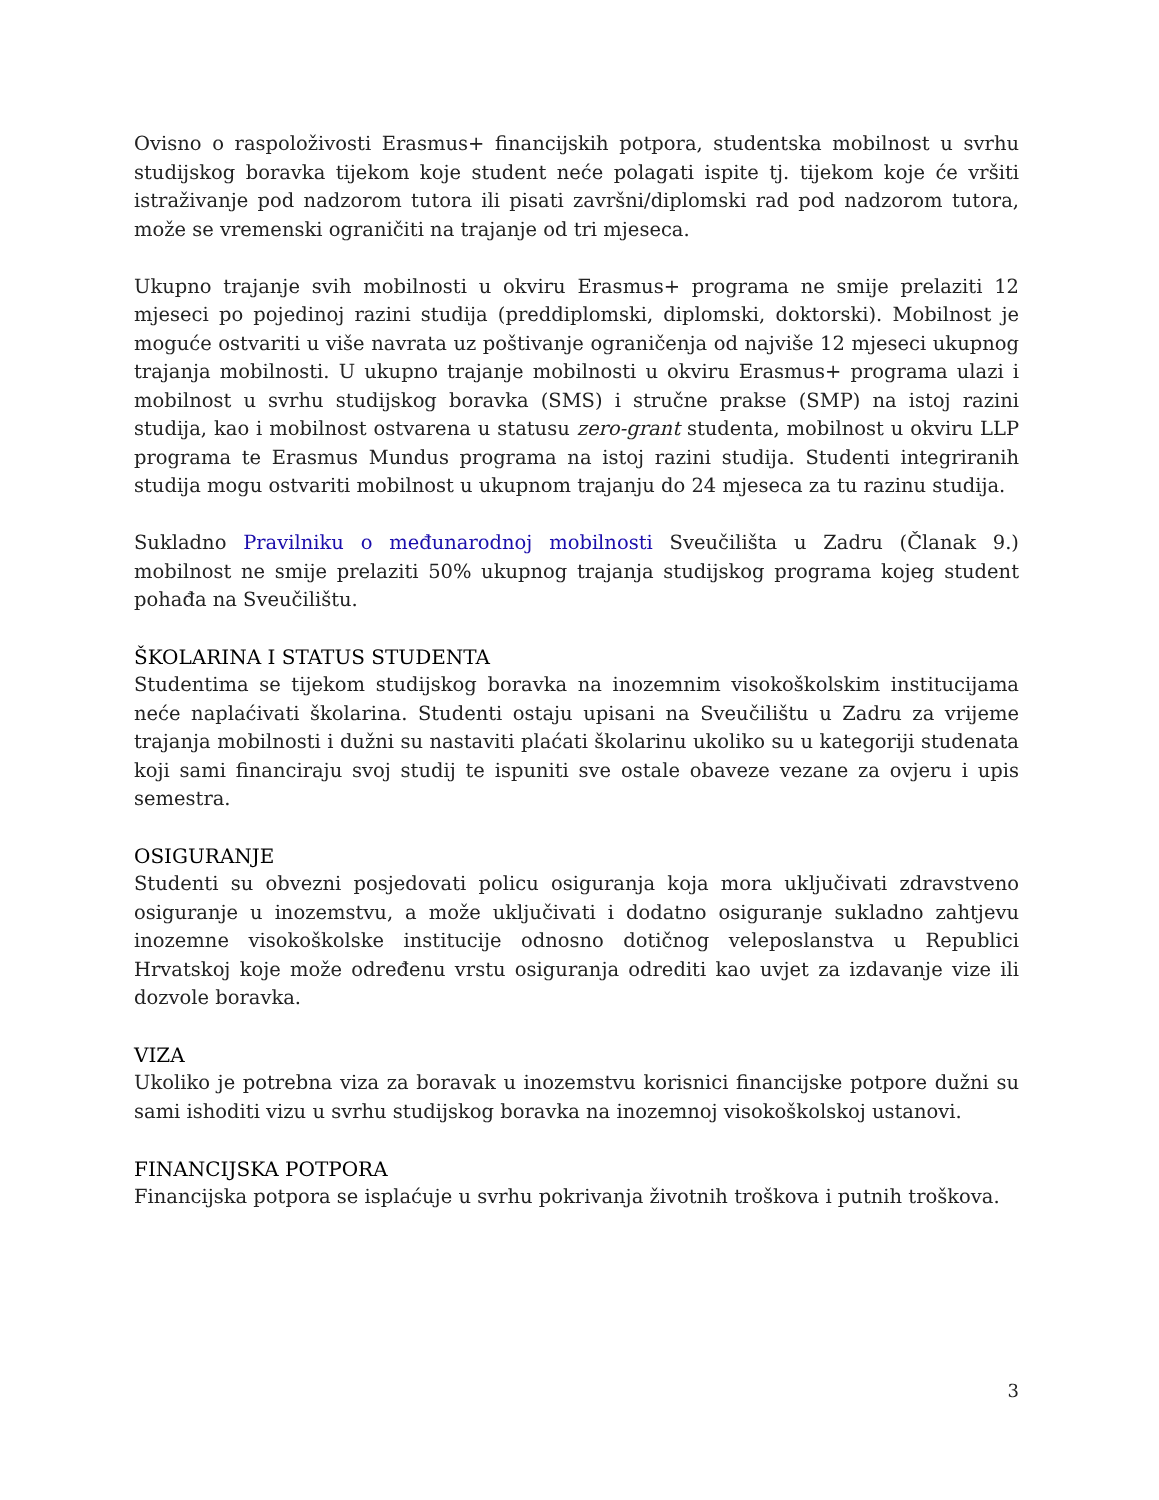Ovisno o raspoloživosti Erasmus+ financijskih potpora, studentska mobilnost u svrhu studijskog boravka tijekom koje student neće polagati ispite tj. tijekom koje će vršiti istraživanje pod nadzorom tutora ili pisati završni/diplomski rad pod nadzorom tutora, može se vremenski ograničiti na trajanje od tri mjeseca.
Ukupno trajanje svih mobilnosti u okviru Erasmus+ programa ne smije prelaziti 12 mjeseci po pojedinoj razini studija (preddiplomski, diplomski, doktorski). Mobilnost je moguće ostvariti u više navrata uz poštivanje ograničenja od najviše 12 mjeseci ukupnog trajanja mobilnosti. U ukupno trajanje mobilnosti u okviru Erasmus+ programa ulazi i mobilnost u svrhu studijskog boravka (SMS) i stručne prakse (SMP) na istoj razini studija, kao i mobilnost ostvarena u statusu zero-grant studenta, mobilnost u okviru LLP programa te Erasmus Mundus programa na istoj razini studija. Studenti integriranih studija mogu ostvariti mobilnost u ukupnom trajanju do 24 mjeseca za tu razinu studija.
Sukladno Pravilniku o međunarodnoj mobilnosti Sveučilišta u Zadru (Članak 9.) mobilnost ne smije prelaziti 50% ukupnog trajanja studijskog programa kojeg student pohađa na Sveučilištu.
ŠKOLARINA I STATUS STUDENTA
Studentima se tijekom studijskog boravka na inozemnim visokoškolskim institucijama neće naplaćivati školarina. Studenti ostaju upisani na Sveučilištu u Zadru za vrijeme trajanja mobilnosti i dužni su nastaviti plaćati školarinu ukoliko su u kategoriji studenata koji sami financiraju svoj studij te ispuniti sve ostale obaveze vezane za ovjeru i upis semestra.
OSIGURANJE
Studenti su obvezni posjedovati policu osiguranja koja mora uključivati zdravstveno osiguranje u inozemstvu, a može uključivati i dodatno osiguranje sukladno zahtjevu inozemne visokoškolske institucije odnosno dotičnog veleposlanstva u Republici Hrvatskoj koje može određenu vrstu osiguranja odrediti kao uvjet za izdavanje vize ili dozvole boravka.
VIZA
Ukoliko je potrebna viza za boravak u inozemstvu korisnici financijske potpore dužni su sami ishoditi vizu u svrhu studijskog boravka na inozemnoj visokoškolskoj ustanovi.
FINANCIJSKA POTPORA
Financijska potpora se isplaćuje u svrhu pokrivanja životnih troškova i putnih troškova.
3